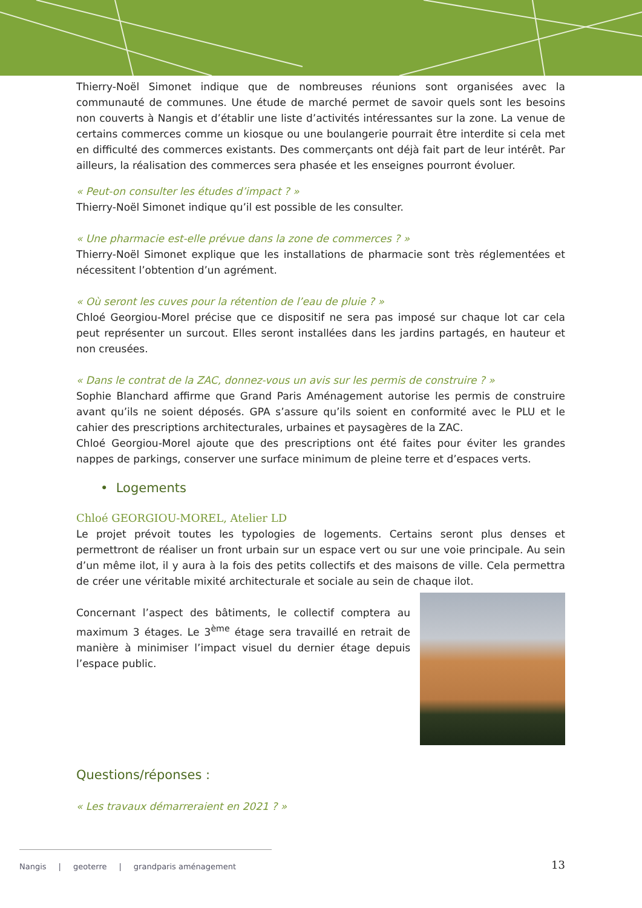Thierry-Noël Simonet indique que de nombreuses réunions sont organisées avec la communauté de communes. Une étude de marché permet de savoir quels sont les besoins non couverts à Nangis et d’établir une liste d’activités intéressantes sur la zone. La venue de certains commerces comme un kiosque ou une boulangerie pourrait être interdite si cela met en difficulté des commerces existants. Des commerçants ont déjà fait part de leur intérêt. Par ailleurs, la réalisation des commerces sera phasée et les enseignes pourront évoluer.
« Peut-on consulter les études d’impact ? »
Thierry-Noël Simonet indique qu’il est possible de les consulter.
« Une pharmacie est-elle prévue dans la zone de commerces ? »
Thierry-Noël Simonet explique que les installations de pharmacie sont très réglementées et nécessitent l’obtention d’un agrément.
« Où seront les cuves pour la rétention de l’eau de pluie ? »
Chloé Georgiou-Morel précise que ce dispositif ne sera pas imposé sur chaque lot car cela peut représenter un surcout. Elles seront installées dans les jardins partagés, en hauteur et non creusées.
« Dans le contrat de la ZAC, donnez-vous un avis sur les permis de construire ? »
Sophie Blanchard affirme que Grand Paris Aménagement autorise les permis de construire avant qu’ils ne soient déposés. GPA s’assure qu’ils soient en conformité avec le PLU et le cahier des prescriptions architecturales, urbaines et paysagères de la ZAC.
Chloé Georgiou-Morel ajoute que des prescriptions ont été faites pour éviter les grandes nappes de parkings, conserver une surface minimum de pleine terre et d’espaces verts.
• Logements
Chloé GEORGIOU-MOREL, Atelier LD
Le projet prévoit toutes les typologies de logements. Certains seront plus denses et permettront de réaliser un front urbain sur un espace vert ou sur une voie principale. Au sein d’un même ilot, il y aura à la fois des petits collectifs et des maisons de ville. Cela permettra de créer une véritable mixité architecturale et sociale au sein de chaque ilot.
Concernant l’aspect des bâtiments, le collectif comptera au maximum 3 étages. Le 3<sup>ème</sup> étage sera travaillé en retrait de manière à minimiser l’impact visuel du dernier étage depuis l’espace public.
Questions/réponses :
« Les travaux démarreraient en 2021 ? »
Nangis | geoterre | grandparis aménagement
13